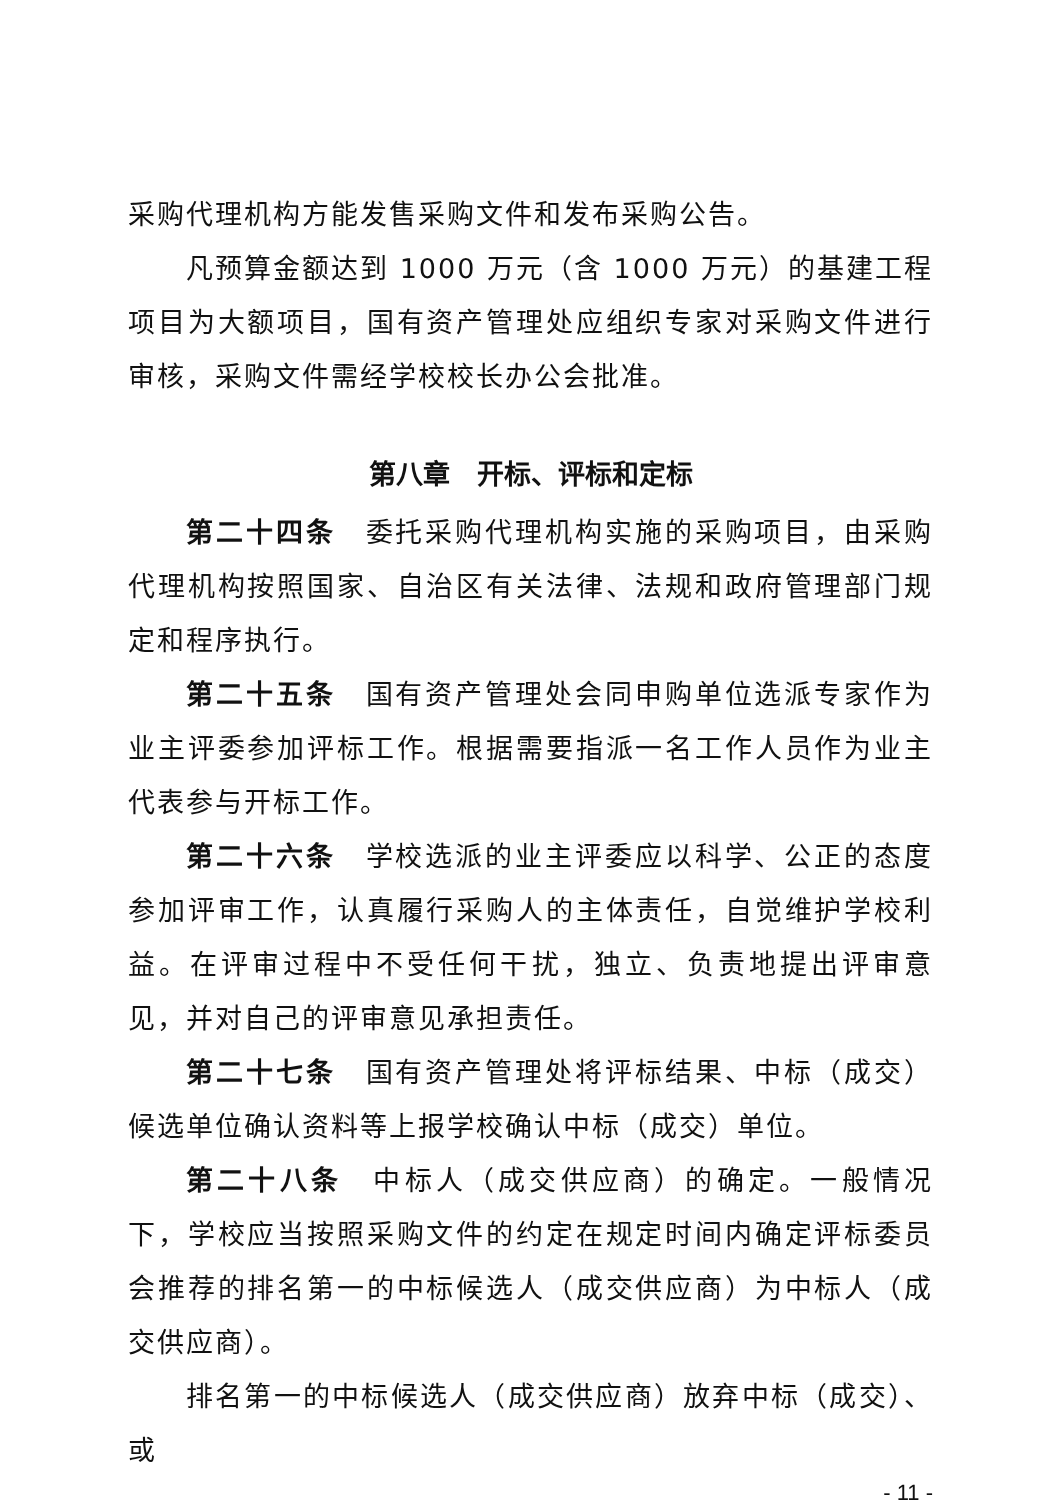采购代理机构方能发售采购文件和发布采购公告。
凡预算金额达到 1000 万元（含 1000 万元）的基建工程项目为大额项目，国有资产管理处应组织专家对采购文件进行审核，采购文件需经学校校长办公会批准。
第八章　开标、评标和定标
第二十四条　委托采购代理机构实施的采购项目，由采购代理机构按照国家、自治区有关法律、法规和政府管理部门规定和程序执行。
第二十五条　国有资产管理处会同申购单位选派专家作为业主评委参加评标工作。根据需要指派一名工作人员作为业主代表参与开标工作。
第二十六条　学校选派的业主评委应以科学、公正的态度参加评审工作，认真履行采购人的主体责任，自觉维护学校利益。在评审过程中不受任何干扰，独立、负责地提出评审意见，并对自己的评审意见承担责任。
第二十七条　国有资产管理处将评标结果、中标（成交）候选单位确认资料等上报学校确认中标（成交）单位。
第二十八条　中标人（成交供应商）的确定。一般情况下，学校应当按照采购文件的约定在规定时间内确定评标委员会推荐的排名第一的中标候选人（成交供应商）为中标人（成交供应商）。
排名第一的中标候选人（成交供应商）放弃中标（成交）、或
- 11 -